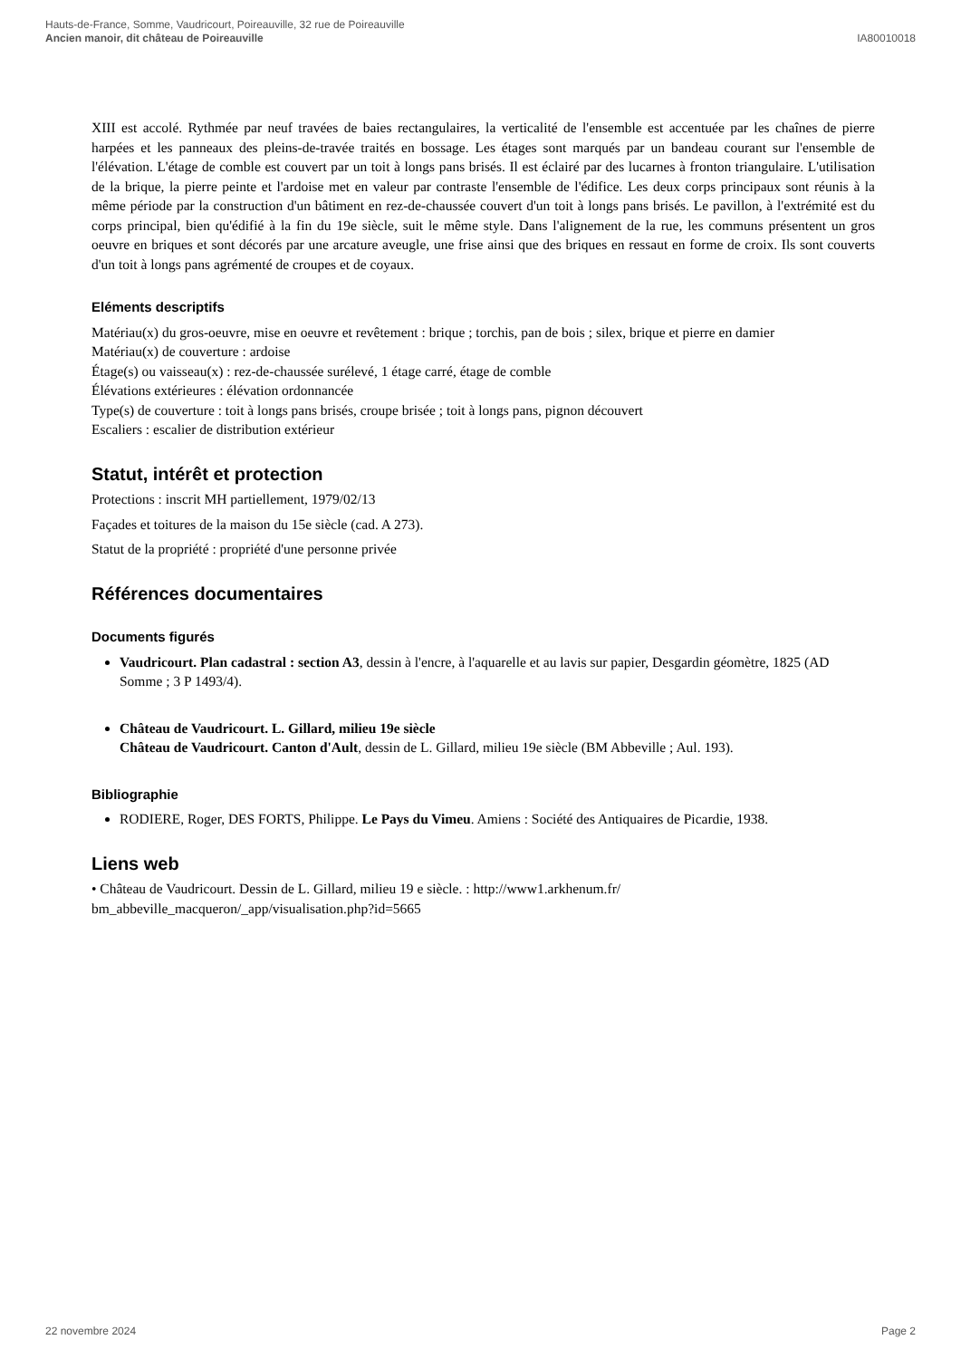Hauts-de-France, Somme, Vaudricourt, Poireauville, 32 rue de Poireauville
Ancien manoir, dit château de Poireauville IA80010018
XIII est accolé. Rythmée par neuf travées de baies rectangulaires, la verticalité de l'ensemble est accentuée par les chaînes de pierre harpées et les panneaux des pleins-de-travée traités en bossage. Les étages sont marqués par un bandeau courant sur l'ensemble de l'élévation. L'étage de comble est couvert par un toit à longs pans brisés. Il est éclairé par des lucarnes à fronton triangulaire. L'utilisation de la brique, la pierre peinte et l'ardoise met en valeur par contraste l'ensemble de l'édifice. Les deux corps principaux sont réunis à la même période par la construction d'un bâtiment en rez-de-chaussée couvert d'un toit à longs pans brisés. Le pavillon, à l'extrémité est du corps principal, bien qu'édifié à la fin du 19e siècle, suit le même style. Dans l'alignement de la rue, les communs présentent un gros oeuvre en briques et sont décorés par une arcature aveugle, une frise ainsi que des briques en ressaut en forme de croix. Ils sont couverts d'un toit à longs pans agrémenté de croupes et de coyaux.
Eléments descriptifs
Matériau(x) du gros-oeuvre, mise en oeuvre et revêtement : brique ; torchis, pan de bois ; silex, brique et pierre en damier
Matériau(x) de couverture : ardoise
Étage(s) ou vaisseau(x) : rez-de-chaussée surélevé, 1 étage carré, étage de comble
Élévations extérieures : élévation ordonnancée
Type(s) de couverture : toit à longs pans brisés, croupe brisée ; toit à longs pans, pignon découvert
Escaliers : escalier de distribution extérieur
Statut, intérêt et protection
Protections : inscrit MH partiellement, 1979/02/13
Façades et toitures de la maison du 15e siècle (cad. A 273).
Statut de la propriété : propriété d'une personne privée
Références documentaires
Documents figurés
Vaudricourt. Plan cadastral : section A3, dessin à l'encre, à l'aquarelle et au lavis sur papier, Desgardin géomètre, 1825 (AD Somme ; 3 P 1493/4).
Château de Vaudricourt. L. Gillard, milieu 19e siècle
Château de Vaudricourt. Canton d'Ault, dessin de L. Gillard, milieu 19e siècle (BM Abbeville ; Aul. 193).
Bibliographie
RODIERE, Roger, DES FORTS, Philippe. Le Pays du Vimeu. Amiens : Société des Antiquaires de Picardie, 1938.
Liens web
• Château de Vaudricourt. Dessin de L. Gillard, milieu 19 e siècle. : http://www1.arkhenum.fr/
bm_abbeville_macqueron/_app/visualisation.php?id=5665
22 novembre 2024 Page 2